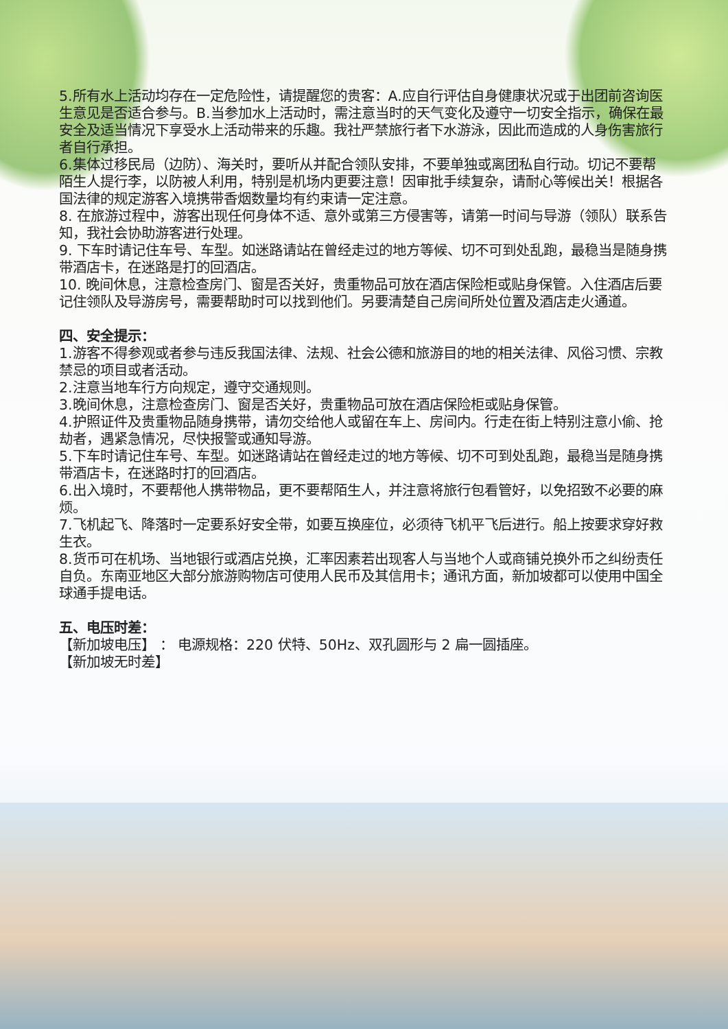5.所有水上活动均存在一定危险性，请提醒您的贵客：A.应自行评估自身健康状况或于出团前咨询医生意见是否适合参与。B.当参加水上活动时，需注意当时的天气变化及遵守一切安全指示，确保在最安全及适当情况下享受水上活动带来的乐趣。我社严禁旅行者下水游泳，因此而造成的人身伤害旅行者自行承担。
6.集体过移民局（边防）、海关时，要听从并配合领队安排，不要单独或离团私自行动。切记不要帮陌生人提行李，以防被人利用，特别是机场内更要注意！因审批手续复杂，请耐心等候出关！根据各国法律的规定游客入境携带香烟数量均有约束请一定注意。
8. 在旅游过程中，游客出现任何身体不适、意外或第三方侵害等，请第一时间与导游（领队）联系告知，我社会协助游客进行处理。
9. 下车时请记住车号、车型。如迷路请站在曾经走过的地方等候、切不可到处乱跑，最稳当是随身携带酒店卡，在迷路是打的回酒店。
10. 晚间休息，注意检查房门、窗是否关好，贵重物品可放在酒店保险柜或贴身保管。入住酒店后要记住领队及导游房号，需要帮助时可以找到他们。另要清楚自己房间所处位置及酒店走火通道。
四、安全提示：
1.游客不得参观或者参与违反我国法律、法规、社会公德和旅游目的地的相关法律、风俗习惯、宗教禁忌的项目或者活动。
2.注意当地车行方向规定，遵守交通规则。
3.晚间休息，注意检查房门、窗是否关好，贵重物品可放在酒店保险柜或贴身保管。
4.护照证件及贵重物品随身携带，请勿交给他人或留在车上、房间内。行走在街上特别注意小偷、抢劫者，遇紧急情况，尽快报警或通知导游。
5.下车时请记住车号、车型。如迷路请站在曾经走过的地方等候、切不可到处乱跑，最稳当是随身携带酒店卡，在迷路时打的回酒店。
6.出入境时，不要帮他人携带物品，更不要帮陌生人，并注意将旅行包看管好，以免招致不必要的麻烦。
7.飞机起飞、降落时一定要系好安全带，如要互换座位，必须待飞机平飞后进行。船上按要求穿好救生衣。
8.货币可在机场、当地银行或酒店兑换，汇率因素若出现客人与当地个人或商铺兑换外币之纠纷责任自负。东南亚地区大部分旅游购物店可使用人民币及其信用卡；通讯方面，新加坡都可以使用中国全球通手提电话。
五、电压时差：
【新加坡电压】 ： 电源规格：220 伏特、50Hz、双孔圆形与 2 扁一圆插座。
【新加坡无时差】